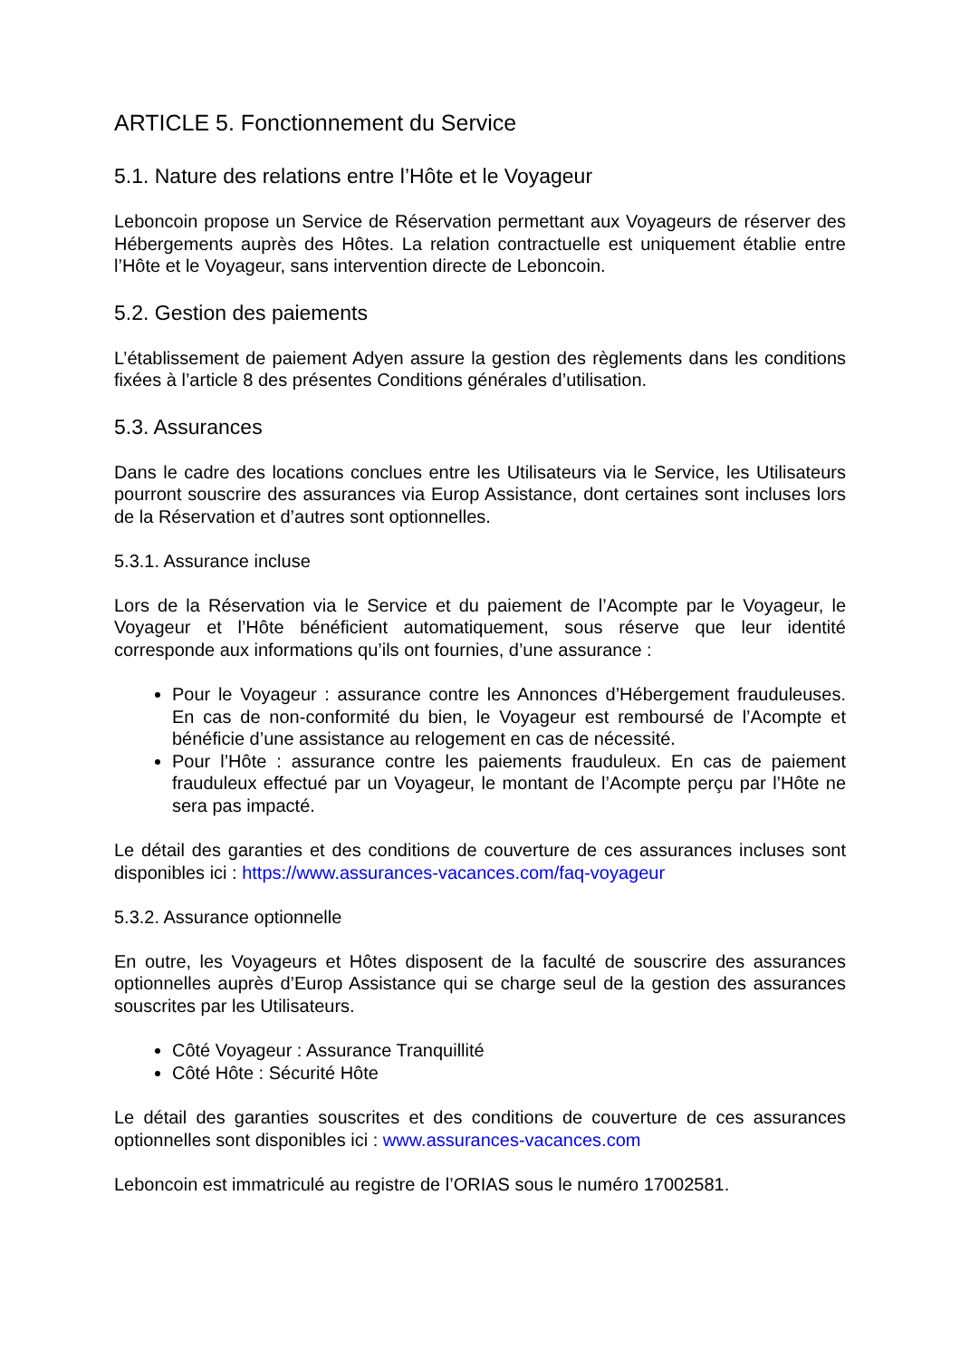ARTICLE 5. Fonctionnement du Service
5.1. Nature des relations entre l’Hôte et le Voyageur
Leboncoin propose un Service de Réservation permettant aux Voyageurs de réserver des Hébergements auprès des Hôtes. La relation contractuelle est uniquement établie entre l’Hôte et le Voyageur, sans intervention directe de Leboncoin.
5.2. Gestion des paiements
L’établissement de paiement Adyen assure la gestion des règlements dans les conditions fixées à l’article 8 des présentes Conditions générales d’utilisation.
5.3. Assurances
Dans le cadre des locations conclues entre les Utilisateurs via le Service, les Utilisateurs pourront souscrire des assurances via Europ Assistance, dont certaines sont incluses lors de la Réservation et d’autres sont optionnelles.
5.3.1. Assurance incluse
Lors de la Réservation via le Service et du paiement de l’Acompte par le Voyageur, le Voyageur et l’Hôte bénéficient automatiquement, sous réserve que leur identité corresponde aux informations qu’ils ont fournies, d’une assurance :
Pour le Voyageur : assurance contre les Annonces d’Hébergement frauduleuses. En cas de non-conformité du bien, le Voyageur est remboursé de l’Acompte et bénéficie d’une assistance au relogement en cas de nécessité.
Pour l’Hôte : assurance contre les paiements frauduleux. En cas de paiement frauduleux effectué par un Voyageur, le montant de l’Acompte perçu par l’Hôte ne sera pas impacté.
Le détail des garanties et des conditions de couverture de ces assurances incluses sont disponibles ici : https://www.assurances-vacances.com/faq-voyageur
5.3.2. Assurance optionnelle
En outre, les Voyageurs et Hôtes disposent de la faculté de souscrire des assurances optionnelles auprès d’Europ Assistance qui se charge seul de la gestion des assurances souscrites par les Utilisateurs.
Côté Voyageur : Assurance Tranquillité
Côté Hôte : Sécurité Hôte
Le détail des garanties souscrites et des conditions de couverture de ces assurances optionnelles sont disponibles ici : www.assurances-vacances.com
Leboncoin est immatriculé au registre de l’ORIAS sous le numéro 17002581.